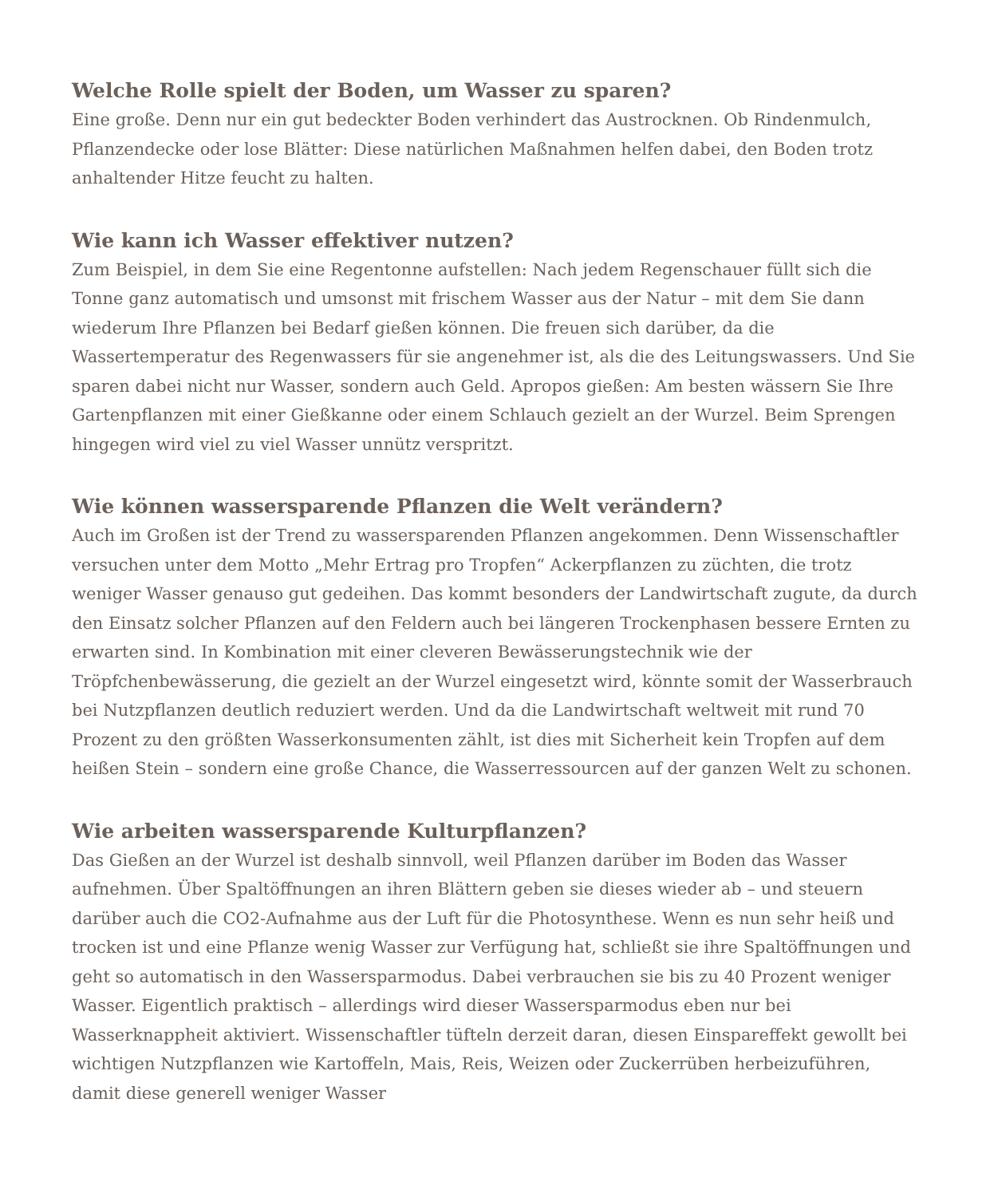Welche Rolle spielt der Boden, um Wasser zu sparen?
Eine große. Denn nur ein gut bedeckter Boden verhindert das Austrocknen. Ob Rindenmulch, Pflanzendecke oder lose Blätter: Diese natürlichen Maßnahmen helfen dabei, den Boden trotz anhaltender Hitze feucht zu halten.
Wie kann ich Wasser effektiver nutzen?
Zum Beispiel, in dem Sie eine Regentonne aufstellen: Nach jedem Regenschauer füllt sich die Tonne ganz automatisch und umsonst mit frischem Wasser aus der Natur – mit dem Sie dann wiederum Ihre Pflanzen bei Bedarf gießen können. Die freuen sich darüber, da die Wassertemperatur des Regenwassers für sie angenehmer ist, als die des Leitungswassers. Und Sie sparen dabei nicht nur Wasser, sondern auch Geld. Apropos gießen: Am besten wässern Sie Ihre Gartenpflanzen mit einer Gießkanne oder einem Schlauch gezielt an der Wurzel. Beim Sprengen hingegen wird viel zu viel Wasser unnütz verspritzt.
Wie können wassersparende Pflanzen die Welt verändern?
Auch im Großen ist der Trend zu wassersparenden Pflanzen angekommen. Denn Wissenschaftler versuchen unter dem Motto „Mehr Ertrag pro Tropfen“ Ackerpflanzen zu züchten, die trotz weniger Wasser genauso gut gedeihen. Das kommt besonders der Landwirtschaft zugute, da durch den Einsatz solcher Pflanzen auf den Feldern auch bei längeren Trockenphasen bessere Ernten zu erwarten sind. In Kombination mit einer cleveren Bewässerungstechnik wie der Tröpfchenbewässerung, die gezielt an der Wurzel eingesetzt wird, könnte somit der Wasserbrauch bei Nutzpflanzen deutlich reduziert werden. Und da die Landwirtschaft weltweit mit rund 70 Prozent zu den größten Wasserkonsumenten zählt, ist dies mit Sicherheit kein Tropfen auf dem heißen Stein – sondern eine große Chance, die Wasserressourcen auf der ganzen Welt zu schonen.
Wie arbeiten wassersparende Kulturpflanzen?
Das Gießen an der Wurzel ist deshalb sinnvoll, weil Pflanzen darüber im Boden das Wasser aufnehmen. Über Spaltöffnungen an ihren Blättern geben sie dieses wieder ab – und steuern darüber auch die CO2-Aufnahme aus der Luft für die Photosynthese. Wenn es nun sehr heiß und trocken ist und eine Pflanze wenig Wasser zur Verfügung hat, schließt sie ihre Spaltöffnungen und geht so automatisch in den Wassersparmodus. Dabei verbrauchen sie bis zu 40 Prozent weniger Wasser. Eigentlich praktisch – allerdings wird dieser Wassersparmodus eben nur bei Wasserknappheit aktiviert. Wissenschaftler tüfteln derzeit daran, diesen Einspareffekt gewollt bei wichtigen Nutzpflanzen wie Kartoffeln, Mais, Reis, Weizen oder Zuckerrüben herbeizuführen, damit diese generell weniger Wasser